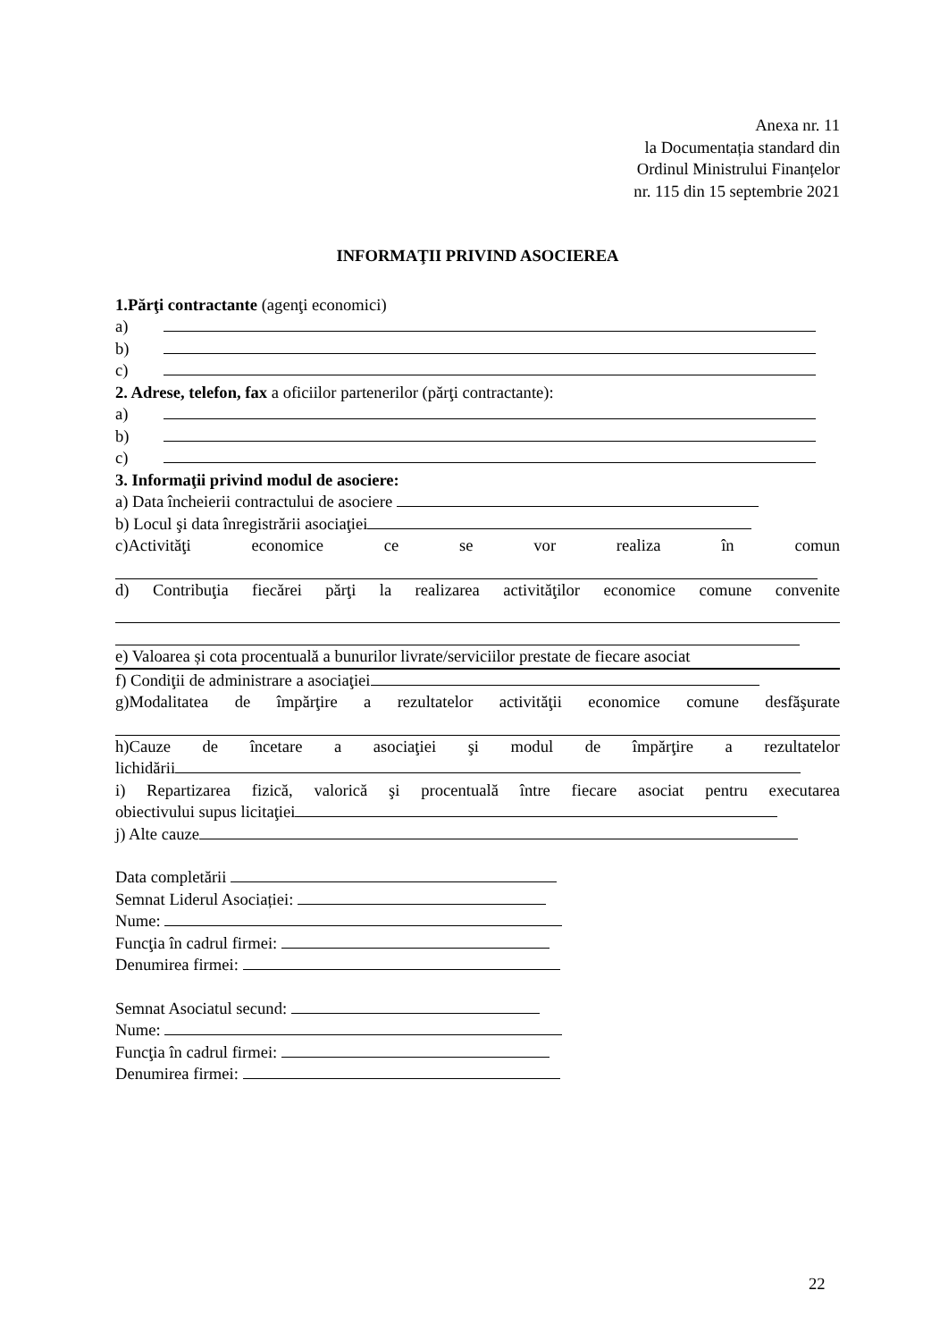Anexa nr. 11
la Documentația standard din
Ordinul Ministrului Finanțelor
nr. 115 din 15 septembrie 2021
INFORMAŢII PRIVIND ASOCIEREA
1.Părţi contractante (agenţi economici)
a)
b)
c)
2. Adrese, telefon, fax a oficiilor partenerilor (părţi contractante):
a)
b)
c)
3. Informaţii privind modul de asociere:
a) Data încheierii contractului de asociere
b) Locul şi data înregistrării asociaţiei
c)Activităţi economice ce se vor realiza în comun
d) Contribuţia fiecărei părţi la realizarea activităţilor economice comune convenite
e) Valoarea și cota procentuală a bunurilor livrate/serviciilor prestate de fiecare asociat
f) Condiţii de administrare a asociaţiei
g)Modalitatea de împărţire a rezultatelor activităţii economice comune desfăşurate
h)Cauze de încetare a asociaţiei şi modul de împărţire a rezultatelor
lichidării
i) Repartizarea fizică, valorică şi procentuală între fiecare asociat pentru executarea
obiectivului supus licitaţiei
j) Alte cauze
Data completării
Semnat Liderul Asociației:
Nume:
Funcţia în cadrul firmei:
Denumirea firmei:
Semnat Asociatul secund:
Nume:
Funcţia în cadrul firmei:
Denumirea firmei:
22